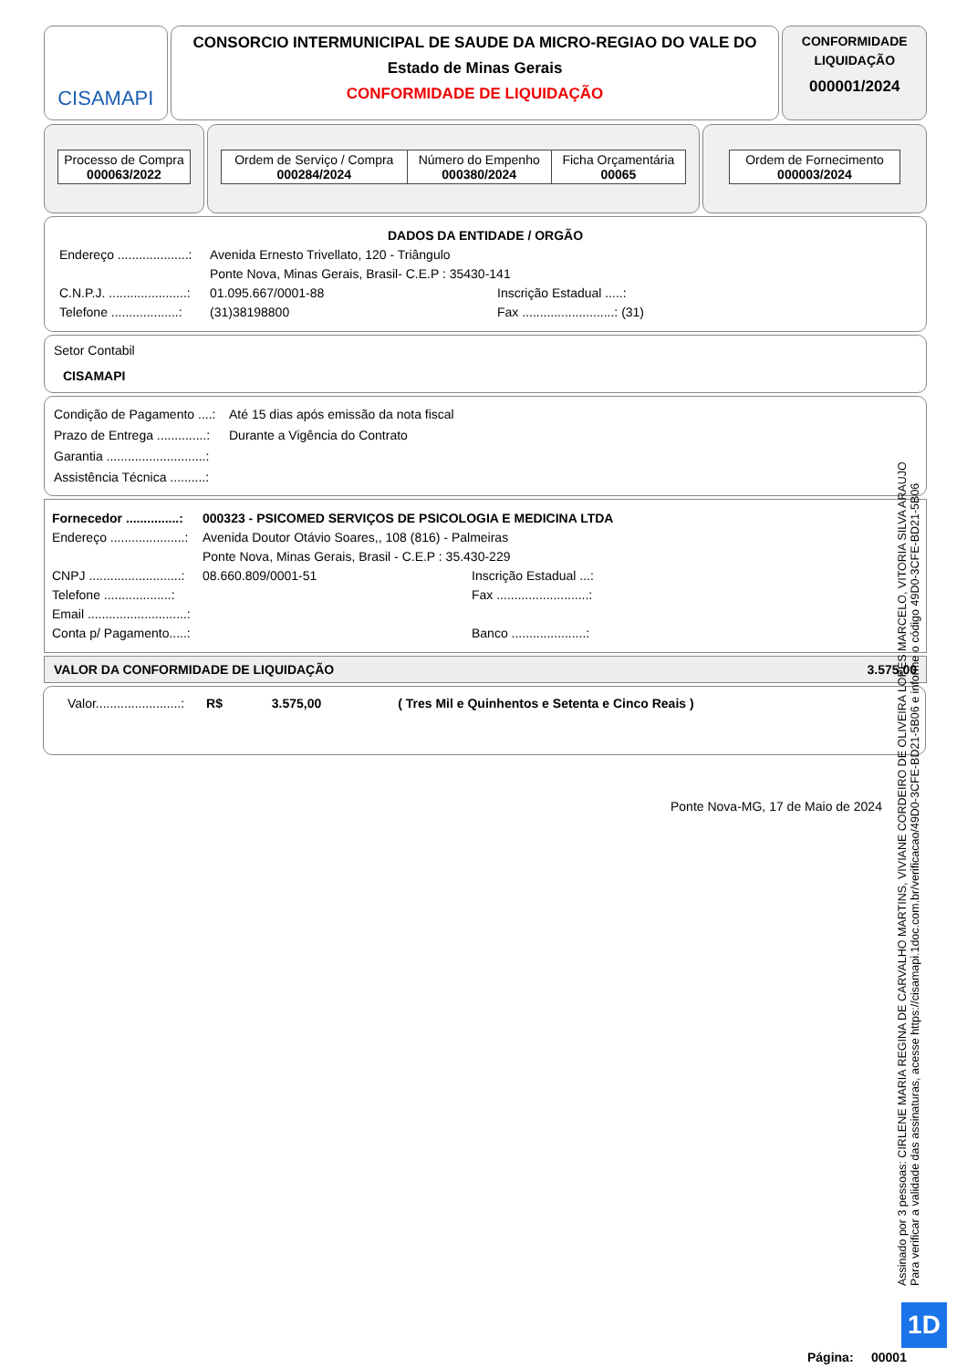CISAMAPI
CONSORCIO INTERMUNICIPAL DE SAUDE DA MICRO-REGIAO DO VALE DO
Estado de Minas Gerais
CONFORMIDADE DE LIQUIDAÇÃO
CONFORMIDADE
LIQUIDAÇÃO
000001/2024
| Processo de Compra 000063/2022 |
| Ordem de Serviço / Compra 000284/2024 | Número do Empenho 000380/2024 | Ficha Orçamentária 00065 |
| Ordem de Fornecimento 000003/2024 |
DADOS DA ENTIDADE / ORGÃO
Endereço ....................: Avenida Ernesto Trivellato, 120 - Triângulo
Ponte Nova, Minas Gerais, Brasil- C.E.P : 35430-141
C.N.P.J. ......................: 01.095.667/0001-88 Inscrição Estadual .....:
Telefone ...................: (31)38198800 Fax ..........................: (31)
Setor Contabil
CISAMAPI
Condição de Pagamento ....: Até 15 dias após emissão da nota fiscal
Prazo de Entrega ..............: Durante a Vigência do Contrato
Garantia ............................:
Assistência Técnica ..........:
Fornecedor ...............: 000323 - PSICOMED SERVIÇOS DE PSICOLOGIA E MEDICINA LTDA
Endereço .....................: Avenida Doutor Otávio Soares,, 108 (816) - Palmeiras
Ponte Nova, Minas Gerais, Brasil - C.E.P : 35.430-229
CNPJ ..........................: 08.660.809/0001-51 Inscrição Estadual ...:
Telefone ...................: Fax ..........................:
Email ............................:
Conta p/ Pagamento.....: Banco .....................:
VALOR DA CONFORMIDADE DE LIQUIDAÇÃO 3.575,00
Valor........................: R$ 3.575,00 ( Tres Mil e Quinhentos e Setenta e Cinco Reais )
Ponte Nova-MG, 17 de Maio de 2024
Assinado por 3 pessoas: CIRLENE MARIA REGINA DE CARVALHO MARTINS, VIVIANE CORDEIRO DE OLIVEIRA LOPES MARCELO, VITORIA SILVA ARAUJO
Para verificar a validade das assinaturas, acesse https://cisamapi.1doc.com.br/verificacao/49D0-3CFE-BD21-5B06 e informe o código 49D0-3CFE-BD21-5B06
1D
Página: 00001